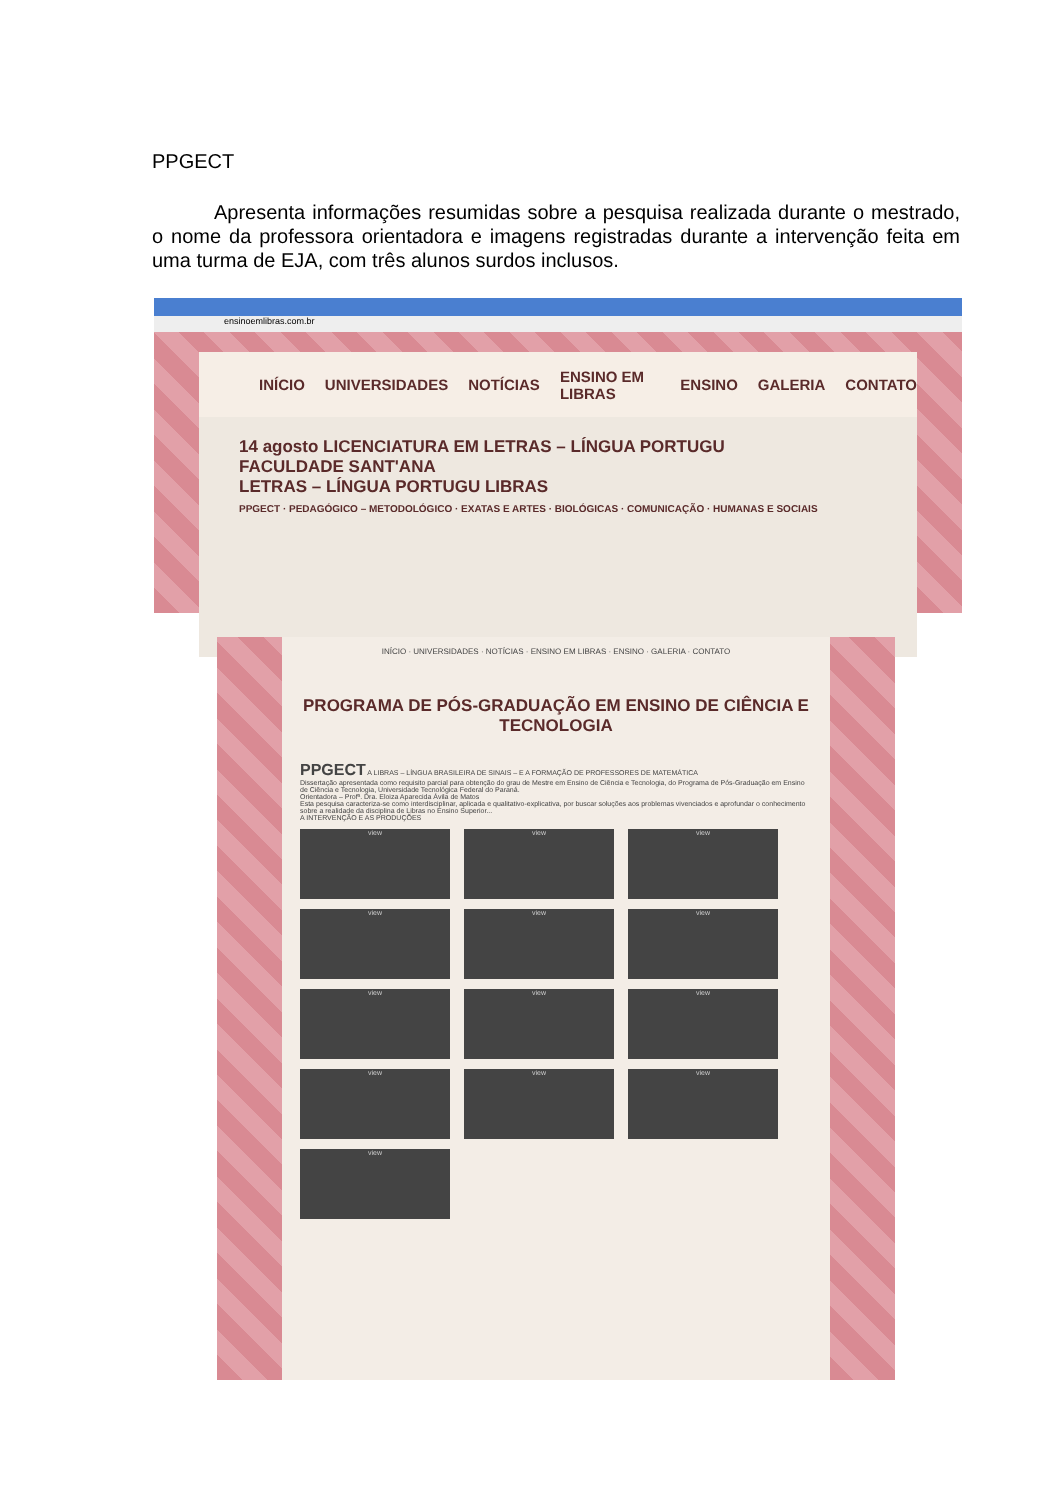PPGECT
Apresenta informações resumidas sobre a pesquisa realizada durante o mestrado, o nome da professora orientadora e imagens registradas durante a intervenção feita em uma turma de EJA, com três alunos surdos inclusos.
ensinoemlibras.com.br
INÍCIO UNIVERSIDADES NOTÍCIAS ENSINO EM LIBRAS ENSINO GALERIA CONTATO
14 agosto LICENCIATURA EM LETRAS – LÍNGUA PORTUGU
FACULDADE SANT'ANA
LETRAS – LÍNGUA PORTUGU LIBRAS
PPGECT · PEDAGÓGICO – METODOLÓGICO · EXATAS E ARTES · BIOLÓGICAS · COMUNICAÇÃO · HUMANAS E SOCIAIS
INÍCIO · UNIVERSIDADES · NOTÍCIAS · ENSINO EM LIBRAS · ENSINO · GALERIA · CONTATO
PROGRAMA DE PÓS-GRADUAÇÃO EM ENSINO DE CIÊNCIA E TECNOLOGIA
PPGECT A LIBRAS – LÍNGUA BRASILEIRA DE SINAIS – E A FORMAÇÃO DE PROFESSORES DE MATEMÁTICA
Dissertação apresentada como requisito parcial para obtenção do grau de Mestre em Ensino de Ciência e Tecnologia, do Programa de Pós-Graduação em Ensino de Ciência e Tecnologia, Universidade Tecnológica Federal do Paraná.
Orientadora – Profª. Dra. Eloiza Aparecida Ávila de Matos
Esta pesquisa caracteriza-se como interdisciplinar, aplicada e qualitativo-explicativa, por buscar soluções aos problemas vivenciados e aprofundar o conhecimento sobre a realidade da disciplina de Libras no Ensino Superior...
A INTERVENÇÃO E AS PRODUÇÕES
view
view
view
view
view
view
view
view
view
view
view
view
view